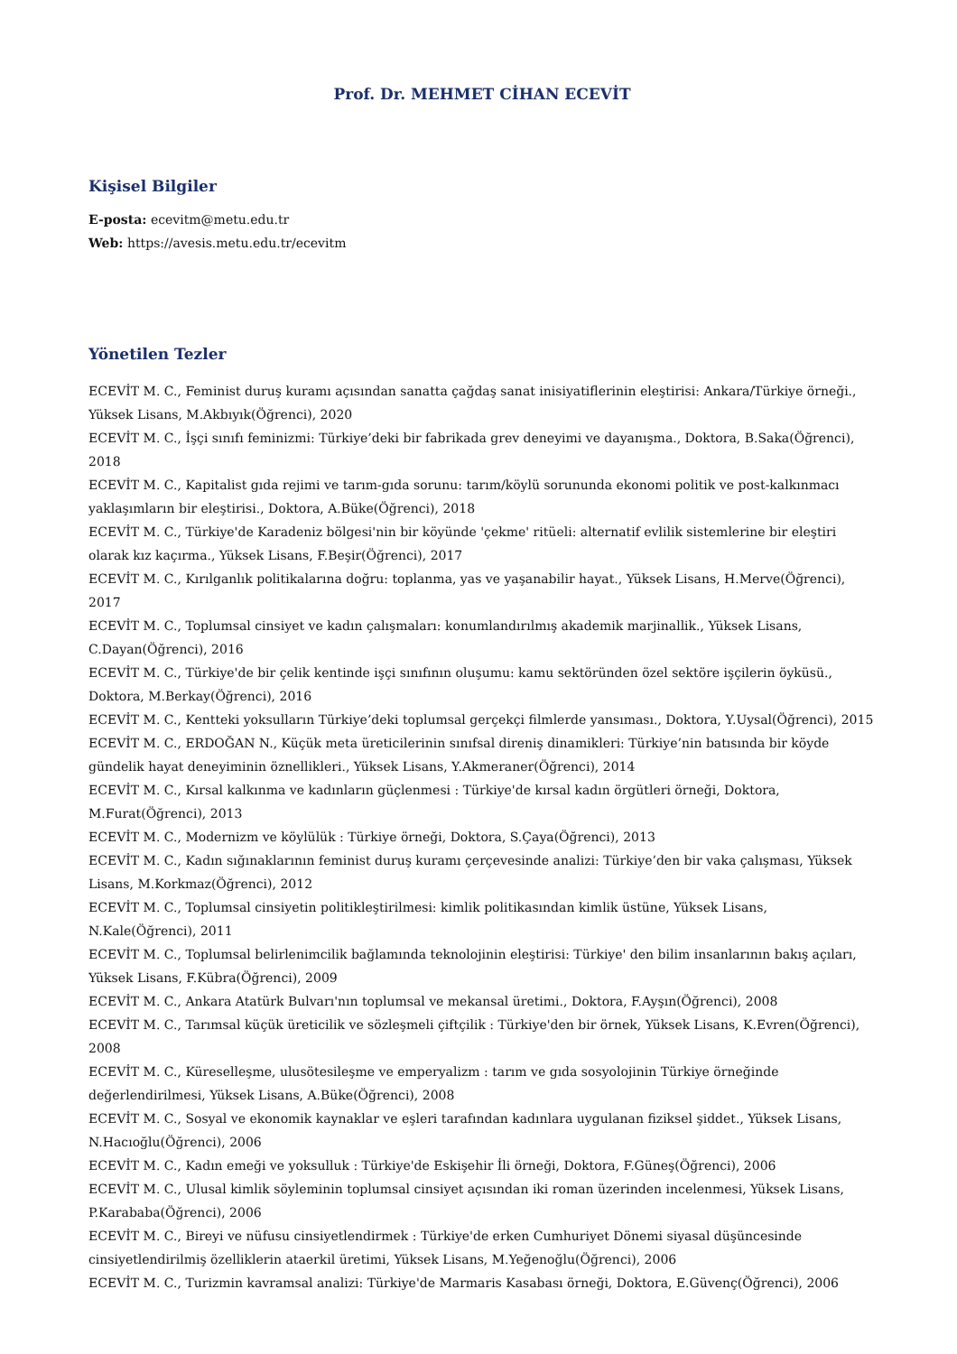Prof. Dr. MEHMET CİHAN ECEVİT
Kişisel Bilgiler
E-posta: ecevitm@metu.edu.tr
Web: https://avesis.metu.edu.tr/ecevitm
Yönetilen Tezler
ECEVİT M. C., Feminist duruş kuramı açısından sanatta çağdaş sanat inisiyatiflerinin eleştirisi: Ankara/Türkiye örneği., Yüksek Lisans, M.Akbıyık(Öğrenci), 2020
ECEVİT M. C., İşçi sınıfı feminizmi: Türkiye’deki bir fabrikada grev deneyimi ve dayanışma., Doktora, B.Saka(Öğrenci), 2018
ECEVİT M. C., Kapitalist gıda rejimi ve tarım-gıda sorunu: tarım/köylü sorununda ekonomi politik ve post-kalkınmacı yaklaşımların bir eleştirisi., Doktora, A.Büke(Öğrenci), 2018
ECEVİT M. C., Türkiye'de Karadeniz bölgesi'nin bir köyünde 'çekme' ritüeli: alternatif evlilik sistemlerine bir eleştiri olarak kız kaçırma., Yüksek Lisans, F.Beşir(Öğrenci), 2017
ECEVİT M. C., Kırılganlık politikalarına doğru: toplanma, yas ve yaşanabilir hayat., Yüksek Lisans, H.Merve(Öğrenci), 2017
ECEVİT M. C., Toplumsal cinsiyet ve kadın çalışmaları: konumlandırılmış akademik marjinallik., Yüksek Lisans, C.Dayan(Öğrenci), 2016
ECEVİT M. C., Türkiye'de bir çelik kentinde işçi sınıfının oluşumu: kamu sektöründen özel sektöre işçilerin öyküsü., Doktora, M.Berkay(Öğrenci), 2016
ECEVİT M. C., Kentteki yoksulların Türkiye’deki toplumsal gerçekçi filmlerde yansıması., Doktora, Y.Uysal(Öğrenci), 2015
ECEVİT M. C., ERDOĞAN N., Küçük meta üreticilerinin sınıfsal direniş dinamikleri: Türkiye’nin batısında bir köyde gündelik hayat deneyiminin öznellikleri., Yüksek Lisans, Y.Akmeraner(Öğrenci), 2014
ECEVİT M. C., Kırsal kalkınma ve kadınların güçlenmesi : Türkiye'de kırsal kadın örgütleri örneği, Doktora, M.Furat(Öğrenci), 2013
ECEVİT M. C., Modernizm ve köylülük : Türkiye örneği, Doktora, S.Çaya(Öğrenci), 2013
ECEVİT M. C., Kadın sığınaklarının feminist duruş kuramı çerçevesinde analizi: Türkiye’den bir vaka çalışması, Yüksek Lisans, M.Korkmaz(Öğrenci), 2012
ECEVİT M. C., Toplumsal cinsiyetin politikleştirilmesi: kimlik politikasından kimlik üstüne, Yüksek Lisans, N.Kale(Öğrenci), 2011
ECEVİT M. C., Toplumsal belirlenimcilik bağlamında teknolojinin eleştirisi: Türkiye' den bilim insanlarının bakış açıları, Yüksek Lisans, F.Kübra(Öğrenci), 2009
ECEVİT M. C., Ankara Atatürk Bulvarı'nın toplumsal ve mekansal üretimi., Doktora, F.Ayşın(Öğrenci), 2008
ECEVİT M. C., Tarımsal küçük üreticilik ve sözleşmeli çiftçilik : Türkiye'den bir örnek, Yüksek Lisans, K.Evren(Öğrenci), 2008
ECEVİT M. C., Küreselleşme, ulusötesileşme ve emperyalizm : tarım ve gıda sosyolojinin Türkiye örneğinde değerlendirilmesi, Yüksek Lisans, A.Büke(Öğrenci), 2008
ECEVİT M. C., Sosyal ve ekonomik kaynaklar ve eşleri tarafından kadınlara uygulanan fiziksel şiddet., Yüksek Lisans, N.Hacıoğlu(Öğrenci), 2006
ECEVİT M. C., Kadın emeği ve yoksulluk : Türkiye'de Eskişehir İli örneği, Doktora, F.Güneş(Öğrenci), 2006
ECEVİT M. C., Ulusal kimlik söyleminin toplumsal cinsiyet açısından iki roman üzerinden incelenmesi, Yüksek Lisans, P.Karababa(Öğrenci), 2006
ECEVİT M. C., Bireyi ve nüfusu cinsiyetlendirmek : Türkiye'de erken Cumhuriyet Dönemi siyasal düşüncesinde cinsiyetlendirilmiş özelliklerin ataerkil üretimi, Yüksek Lisans, M.Yeğenoğlu(Öğrenci), 2006
ECEVİT M. C., Turizmin kavramsal analizi: Türkiye'de Marmaris Kasabası örneği, Doktora, E.Güvenç(Öğrenci), 2006